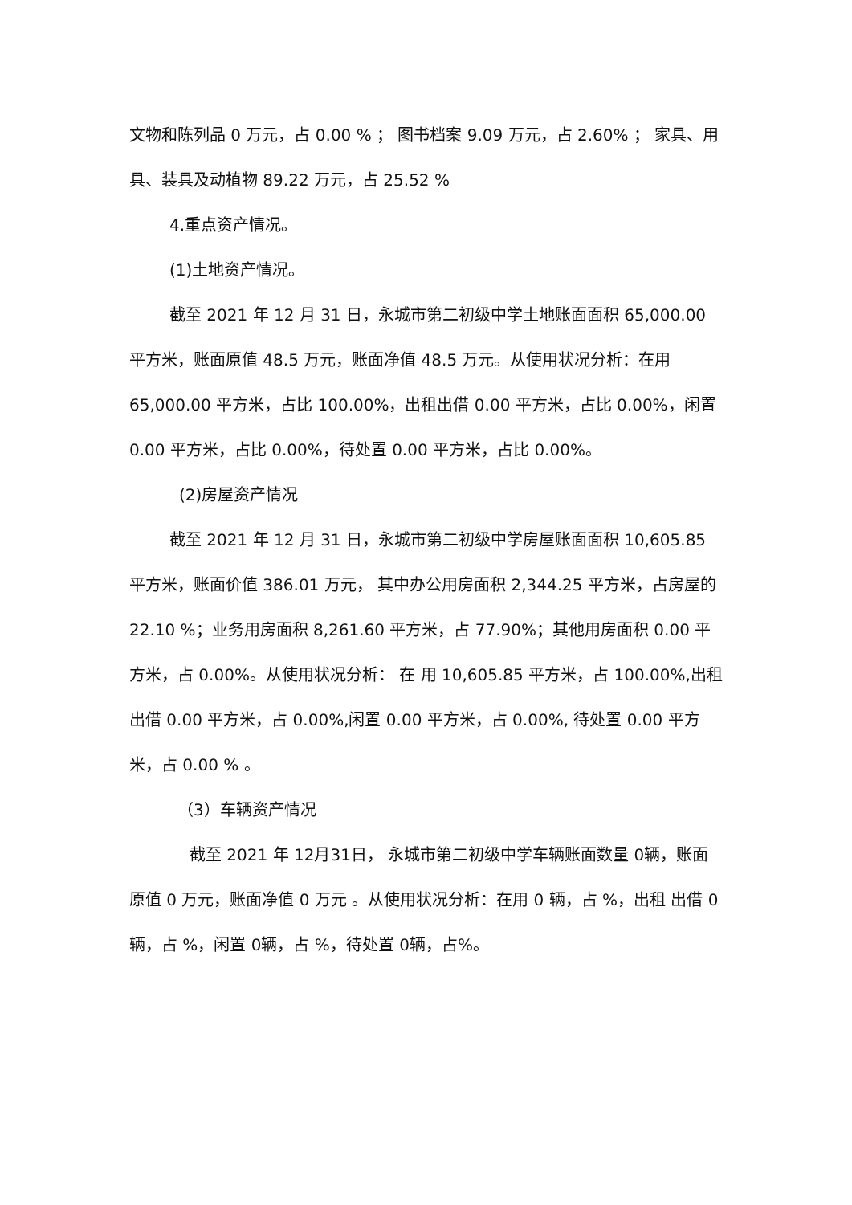文物和陈列品 0 万元，占 0.00 % ； 图书档案 9.09 万元，占 2.60% ； 家具、用具、装具及动植物 89.22 万元，占 25.52 %
4.重点资产情况。
(1)土地资产情况。
截至 2021 年 12 月 31 日，永城市第二初级中学土地账面面积 65,000.00 平方米，账面原值 48.5 万元，账面净值 48.5 万元。从使用状况分析：在用 65,000.00 平方米，占比 100.00%，出租出借 0.00 平方米，占比 0.00%，闲置 0.00 平方米，占比 0.00%，待处置 0.00 平方米，占比 0.00%。
(2)房屋资产情况
截至 2021 年 12 月 31 日，永城市第二初级中学房屋账面面积 10,605.85 平方米，账面价值 386.01 万元， 其中办公用房面积 2,344.25 平方米，占房屋的 22.10 %；业务用房面积 8,261.60 平方米，占 77.90%；其他用房面积 0.00 平方米，占 0.00%。从使用状况分析： 在 用 10,605.85 平方米，占 100.00%,出租出借 0.00 平方米，占 0.00%,闲置 0.00 平方米，占 0.00%, 待处置 0.00 平方米，占 0.00 % 。
（3）车辆资产情况
截至 2021 年 12月31日， 永城市第二初级中学车辆账面数量 0辆，账面原值 0 万元，账面净值 0 万元 。从使用状况分析：在用 0 辆，占 %，出租 出借 0辆，占 %，闲置 0辆，占 %，待处置 0辆，占%。